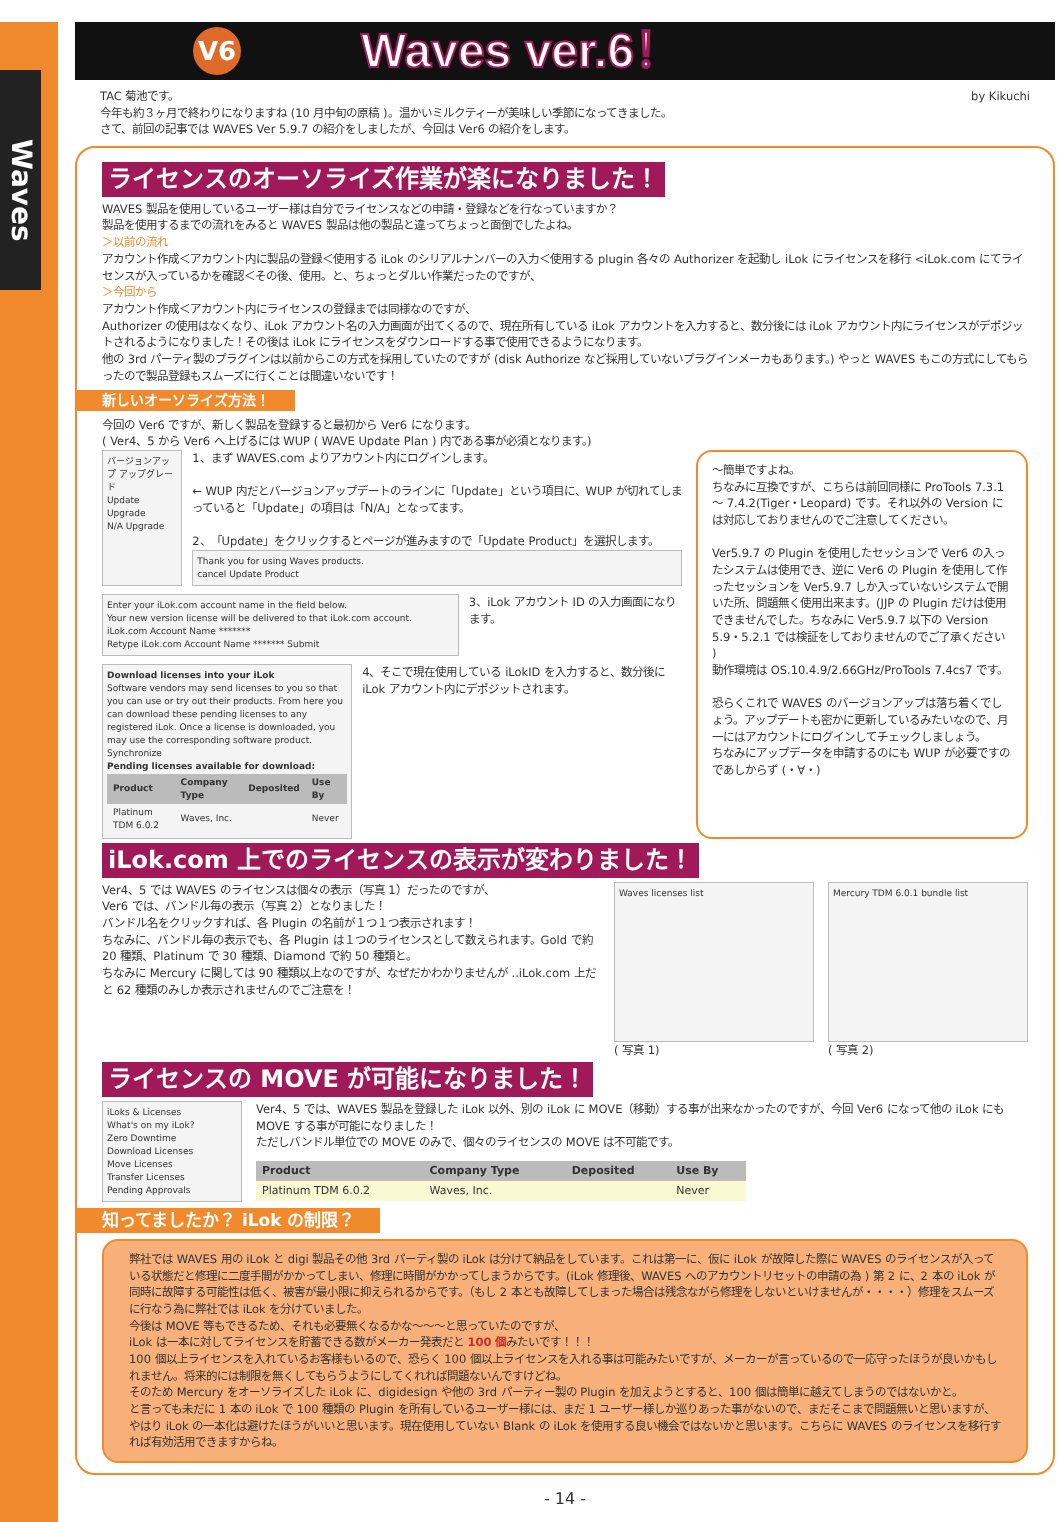Waves
V6
Waves ver.6！
TAC 菊池です。
今年も約３ヶ月で終わりになりますね (10 月中旬の原稿 )。温かいミルクティーが美味しい季節になってきました。
さて、前回の記事では WAVES Ver 5.9.7 の紹介をしましたが、今回は Ver6 の紹介をします。
by Kikuchi
ライセンスのオーソライズ作業が楽になりました！
WAVES 製品を使用しているユーザー様は自分でライセンスなどの申請・登録などを行なっていますか？
製品を使用するまでの流れをみると WAVES 製品は他の製品と違ってちょっと面倒でしたよね。
＞以前の流れ
アカウント作成＜アカウント内に製品の登録＜使用する iLok のシリアルナンバーの入力＜使用する plugin 各々の Authorizer を起動し iLok にライセンスを移行 <iLok.com にてライセンスが入っているかを確認＜その後、使用。と、ちょっとダルい作業だったのですが、
＞今回から
アカウント作成＜アカウント内にライセンスの登録までは同様なのですが、
Authorizer の使用はなくなり、iLok アカウント名の入力画面が出てくるので、現在所有している iLok アカウントを入力すると、数分後には iLok アカウント内にライセンスがデポジットされるようになりました！その後は iLok にライセンスをダウンロードする事で使用できるようになります。
他の 3rd パーティ製のプラグインは以前からこの方式を採用していたのですが (disk Authorize など採用していないプラグインメーカもあります。) やっと WAVES もこの方式にしてもらったので製品登録もスムーズに行くことは間違いないです！
新しいオーソライズ方法！
今回の Ver6 ですが、新しく製品を登録すると最初から Ver6 になります。
( Ver4、5 から Ver6 へ上げるには WUP ( WAVE Update Plan ) 内である事が必須となります。)
バージョンアップ アップグレード
Update Upgrade
N/A Upgrade
1、まず WAVES.com よりアカウント内にログインします。
← WUP 内だとバージョンアップデートのラインに「Update」という項目に、WUP が切れてしまっていると「Update」の項目は「N/A」となってます。
2、「Update」をクリックするとページが進みますので「Update Product」を選択します。
Thank you for using Waves products.
cancel Update Product
Enter your iLok.com account name in the field below.
Your new version license will be delivered to that iLok.com account.
iLok.com Account Name *******
Retype iLok.com Account Name ******* Submit
3、iLok アカウント ID の入力画面になります。
Download licenses into your iLok
Software vendors may send licenses to you so that you can use or try out their products. From here you can download these pending licenses to any registered iLok. Once a license is downloaded, you may use the corresponding software product.
Synchronize
Pending licenses available for download:
| Product | Company Type | Deposited | Use By |
| --- | --- | --- | --- |
| Platinum TDM 6.0.2 | Waves, Inc. | | Never |
4、そこで現在使用している iLokID を入力すると、数分後に iLok アカウント内にデポジットされます。
〜簡単ですよね。
ちなみに互換ですが、こちらは前回同様に ProTools 7.3.1 〜 7.4.2(Tiger・Leopard) です。それ以外の Version には対応しておりませんのでご注意してください。
Ver5.9.7 の Plugin を使用したセッションで Ver6 の入ったシステムは使用でき、逆に Ver6 の Plugin を使用して作ったセッションを Ver5.9.7 しか入っていないシステムで開いた所、問題無く使用出来ます。(JJP の Plugin だけは使用できませんでした。ちなみに Ver5.9.7 以下の Version 5.9・5.2.1 では検証をしておりませんのでご了承ください )
動作環境は OS.10.4.9/2.66GHz/ProTools 7.4cs7 です。
恐らくこれで WAVES のバージョンアップは落ち着くでしょう。アップデートも密かに更新しているみたいなので、月一にはアカウントにログインしてチェックしましょう。
ちなみにアップデータを申請するのにも WUP が必要ですのであしからず (・∀・)
iLok.com 上でのライセンスの表示が変わりました！
Ver4、5 では WAVES のライセンスは個々の表示（写真 1）だったのですが、
Ver6 では、バンドル毎の表示（写真 2）となりました！
バンドル名をクリックすれば、各 Plugin の名前が１つ１つ表示されます！
ちなみに、バンドル毎の表示でも、各 Plugin は１つのライセンスとして数えられます。Gold で約 20 種類、Platinum で 30 種類、Diamond で約 50 種類と。
ちなみに Mercury に関しては 90 種類以上なのですが、なぜだかわかりませんが ..iLok.com 上だと 62 種類のみしか表示されませんのでご注意を！
Waves licenses list
( 写真 1)
Mercury TDM 6.0.1 bundle list
( 写真 2)
ライセンスの MOVE が可能になりました！
iLoks & Licenses
What's on my iLok?
Zero Downtime
Download Licenses
Move Licenses
Transfer Licenses
Pending Approvals
Ver4、5 では、WAVES 製品を登録した iLok 以外、別の iLok に MOVE（移動）する事が出来なかったのですが、今回 Ver6 になって他の iLok にも MOVE する事が可能になりました！
ただしバンドル単位での MOVE のみで、個々のライセンスの MOVE は不可能です。
| Product | Company Type | Deposited | Use By |
| --- | --- | --- | --- |
| Platinum TDM 6.0.2 | Waves, Inc. | | Never |
知ってましたか？ iLok の制限？
弊社では WAVES 用の iLok と digi 製品その他 3rd パーティ製の iLok は分けて納品をしています。これは第一に、仮に iLok が故障した際に WAVES のライセンスが入っている状態だと修理に二度手間がかかってしまい、修理に時間がかかってしまうからです。(iLok 修理後、WAVES へのアカウントリセットの申請の為 ) 第 2 に、2 本の iLok が同時に故障する可能性は低く、被害が最小限に抑えられるからです。（もし 2 本とも故障してしまった場合は残念ながら修理をしないといけませんが・・・・）修理をスムーズに行なう為に弊社では iLok を分けていました。
今後は MOVE 等もできるため、それも必要無くなるかな〜〜〜と思っていたのですが、
iLok は一本に対してライセンスを貯蓄できる数がメーカー発表だと 100 個みたいです！！！
100 個以上ライセンスを入れているお客様もいるので、恐らく 100 個以上ライセンスを入れる事は可能みたいですが、メーカーが言っているので一応守ったほうが良いかもしれません。将来的には制限を無くしてもらうようにしてくれれば問題ないんですけどね。
そのため Mercury をオーソライズした iLok に、digidesign や他の 3rd パーティー製の Plugin を加えようとすると、100 個は簡単に越えてしまうのではないかと。
と言っても未だに 1 本の iLok で 100 種類の Plugin を所有しているユーザー様には、まだ 1 ユーザー様しか巡りあった事がないので、まだそこまで問題無いと思いますが、やはり iLok の一本化は避けたほうがいいと思います。現在使用していない Blank の iLok を使用する良い機会ではないかと思います。こちらに WAVES のライセンスを移行すれば有効活用できますからね。
- 14 -